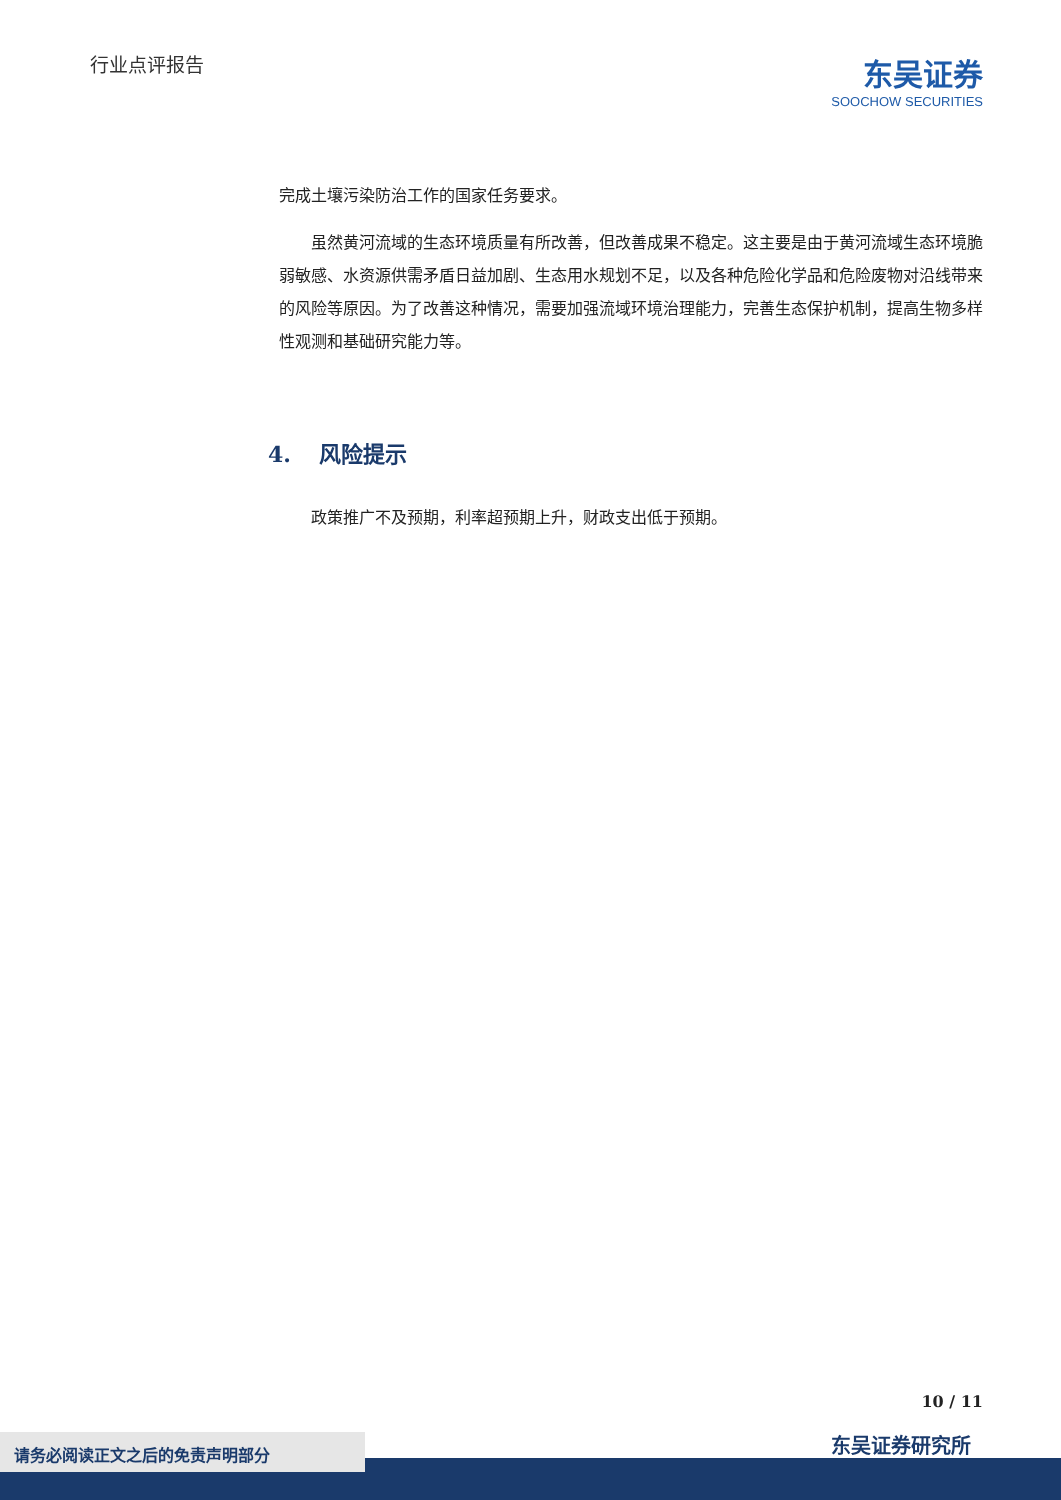行业点评报告
东吴证券
SOOCHOW SECURITIES
完成土壤污染防治工作的国家任务要求。
虽然黄河流域的生态环境质量有所改善，但改善成果不稳定。这主要是由于黄河流域生态环境脆弱敏感、水资源供需矛盾日益加剧、生态用水规划不足，以及各种危险化学品和危险废物对沿线带来的风险等原因。为了改善这种情况，需要加强流域环境治理能力，完善生态保护机制，提高生物多样性观测和基础研究能力等。
4. 风险提示
政策推广不及预期，利率超预期上升，财政支出低于预期。
10 / 11
东吴证券研究所 请务必阅读正文之后的免责声明部分